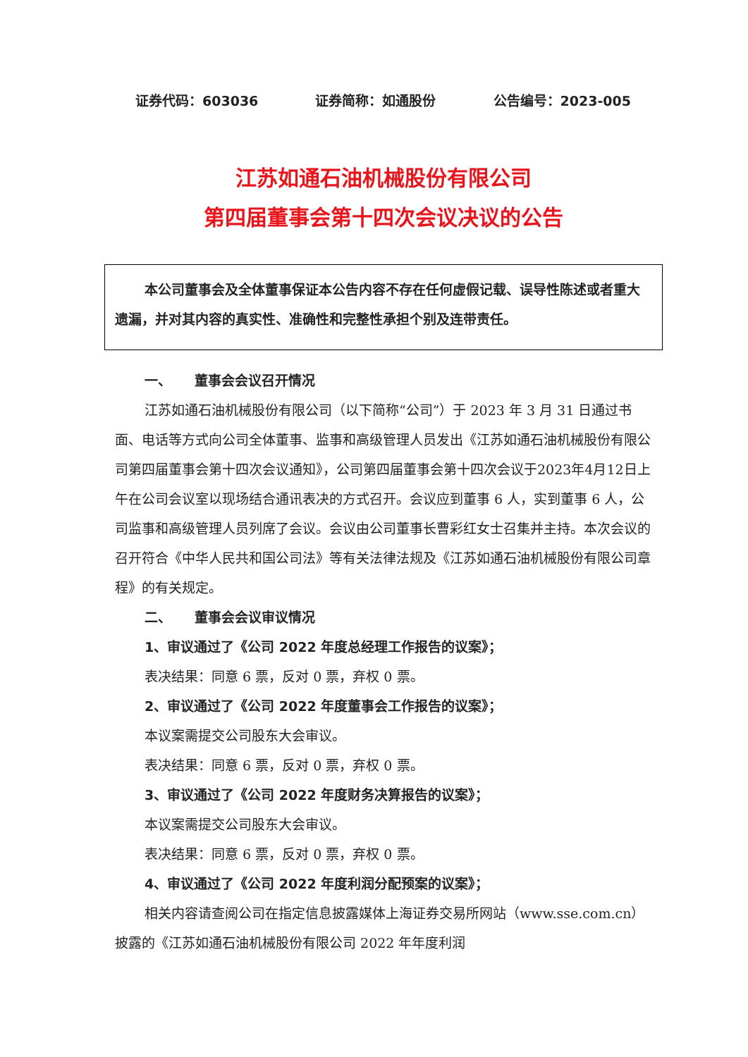证券代码：603036 证券简称：如通股份 公告编号：2023-005
江苏如通石油机械股份有限公司
第四届董事会第十四次会议决议的公告
本公司董事会及全体董事保证本公告内容不存在任何虚假记载、误导性陈述或者重大遗漏，并对其内容的真实性、准确性和完整性承担个别及连带责任。
一、 董事会会议召开情况
江苏如通石油机械股份有限公司（以下简称“公司”）于 2023 年 3 月 31 日通过书面、电话等方式向公司全体董事、监事和高级管理人员发出《江苏如通石油机械股份有限公司第四届董事会第十四次会议通知》，公司第四届董事会第十四次会议于2023年4月12日上午在公司会议室以现场结合通讯表决的方式召开。会议应到董事 6 人，实到董事 6 人，公司监事和高级管理人员列席了会议。会议由公司董事长曹彩红女士召集并主持。本次会议的召开符合《中华人民共和国公司法》等有关法律法规及《江苏如通石油机械股份有限公司章程》的有关规定。
二、 董事会会议审议情况
1、审议通过了《公司 2022 年度总经理工作报告的议案》；
表决结果：同意 6 票，反对 0 票，弃权 0 票。
2、审议通过了《公司 2022 年度董事会工作报告的议案》；
本议案需提交公司股东大会审议。
表决结果：同意 6 票，反对 0 票，弃权 0 票。
3、审议通过了《公司 2022 年度财务决算报告的议案》；
本议案需提交公司股东大会审议。
表决结果：同意 6 票，反对 0 票，弃权 0 票。
4、审议通过了《公司 2022 年度利润分配预案的议案》；
相关内容请查阅公司在指定信息披露媒体上海证券交易所网站（www.sse.com.cn）披露的《江苏如通石油机械股份有限公司 2022 年年度利润